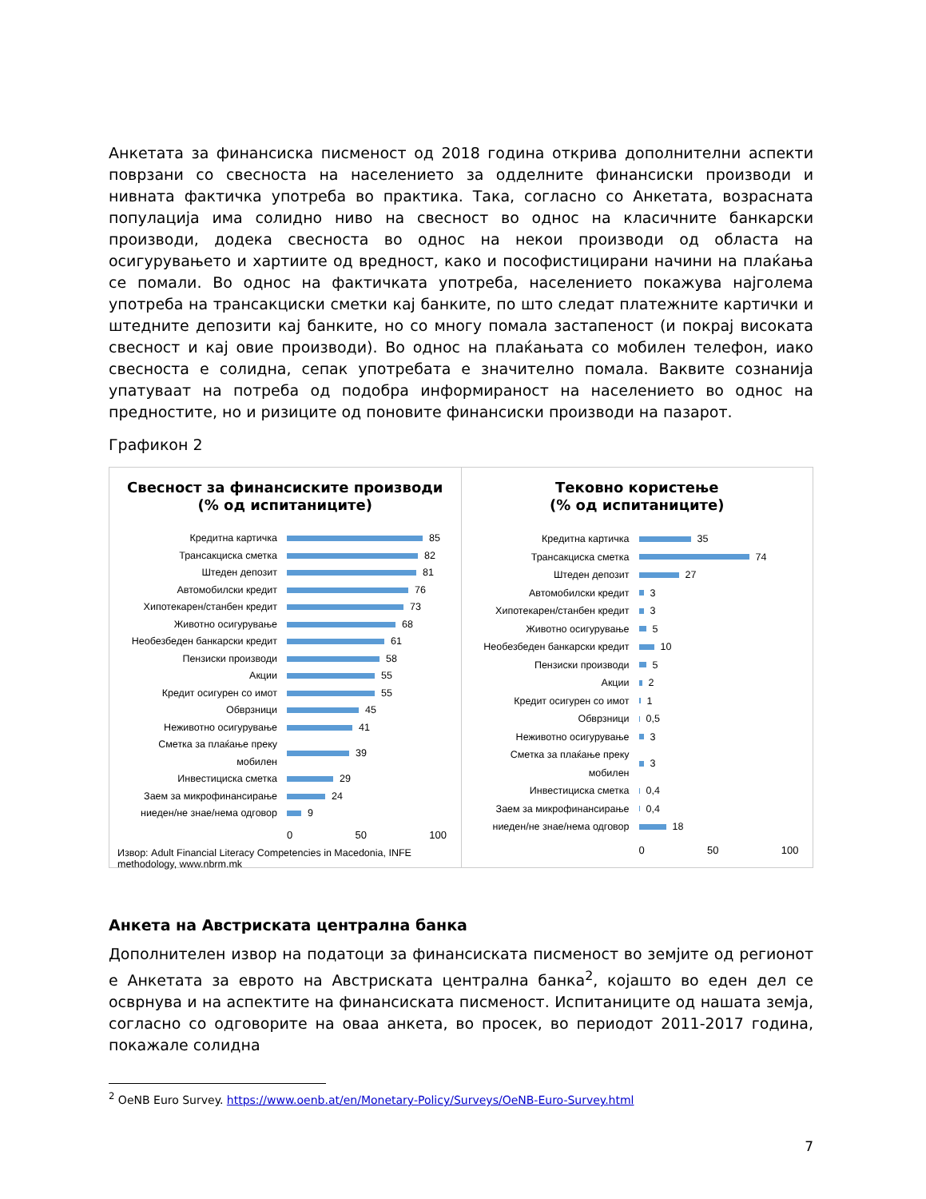Анкетата за финансиска писменост од 2018 година открива дополнителни аспекти поврзани со свесноста на населението за одделните финансиски производи и нивната фактичка употреба во практика. Така, согласно со Анкетата, возрасната популација има солидно ниво на свесност во однос на класичните банкарски производи, додека свесноста во однос на некои производи од областа на осигурувањето и хартиите од вредност, како и пософистицирани начини на плаќања се помали. Во однос на фактичката употреба, населението покажува најголема употреба на трансакциски сметки кај банките, по што следат платежните картички и штедните депозити кај банките, но со многу помала застапеност (и покрај високата свесност и кај овие производи). Во однос на плаќањата со мобилен телефон, иако свесноста е солидна, сепак употребата е значително помала. Ваквите сознанија упатуваат на потреба од подобра информираност на населението во однос на предностите, но и ризиците од поновите финансиски производи на пазарот.
Графикон 2
Свесност за финансиските производи
(% од испитаниците)
Кредитна картичка 85
Трансакциска сметка 82
Штеден депозит 81
Автомобилски кредит 76
Хипотекарен/станбен кредит 73
Животно осигурување 68
Необезбеден банкарски кредит 61
Пензиски производи 58
Акции 55
Кредит осигурен со имот 55
Обврзници 45
Неживотно осигурување 41
Сметка за плаќање преку мобилен 39
Инвестициска сметка 29
Заем за микрофинансирање 24
ниеден/не знае/нема одговор 9
0 50 100
Извор: Adult Financial Literacy Competencies in Macedonia, INFE methodology, www.nbrm.mk
Тековно користење
(% од испитаниците)
Кредитна картичка 35
Трансакциска сметка 74
Штеден депозит 27
Автомобилски кредит 3
Хипотекарен/станбен кредит 3
Животно осигурување 5
Необезбеден банкарски кредит 10
Пензиски производи 5
Акции 2
Кредит осигурен со имот 1
Обврзници 0,5
Неживотно осигурување 3
Сметка за плаќање преку мобилен 3
Инвестициска сметка 0,4
Заем за микрофинансирање 0,4
ниеден/не знае/нема одговор 18
0 50 100
Анкета на Австриската централна банка
Дополнителен извор на податоци за финансиската писменост во земјите од регионот е Анкетата за еврото на Австриската централна банка<sup>2</sup>, којашто во еден дел се осврнува и на аспектите на финансиската писменост. Испитаниците од нашата земја, согласно со одговорите на оваа анкета, во просек, во периодот 2011-2017 година, покажале солидна
<sup>2</sup> OeNB Euro Survey. https://www.oenb.at/en/Monetary-Policy/Surveys/OeNB-Euro-Survey.html
7